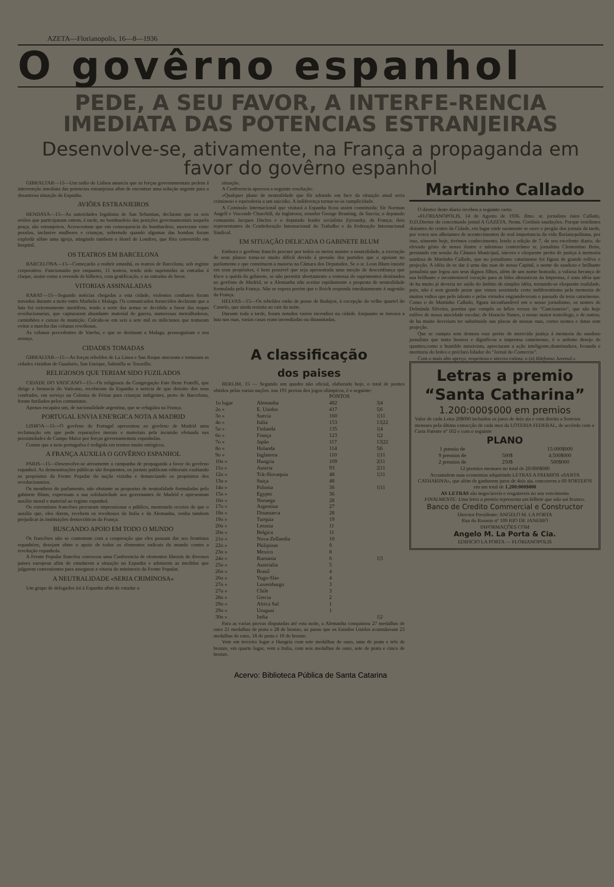AZETA—Florianopolis, 16—8—1936
O govêrno espanhol
PEDE, A SEU FAVOR, A INTERFE-RENCIA IMEDIATA DAS POTENCIAS ESTRANJEIRAS
Desenvolve-se, ativamente, na França a propaganda em favor do govêrno espanhol
GIBRALTAR—15—Um radio de Lisboa anuncia que as forças governamentais pedem á intervenção imediata das potencias estranjeiras afim de encontrar uma solução urgente para a desastrosa situação da Espanha.
AVIÕES ESTRANJEIROS
HENDAYA—15—As autoridades legalistas de San Sebastian, declaram que os seis aviões que participaram ontem, á tarde, no bombardeio das posições governamentais naquela praça, são estranjeiros. Acrescentam que em consequencia do bombardeio, morreram vinte pessôas, inclusive mulheres e crianças, sobretudo quando algumas das bombas foram explodir sôbre uma igreja, atingindo tambem o Hotel de Londres, que fôra convertido em hospital.
OS TEATROS EM BARCELONA
BARCELONA—15—Começarão a reabrir amanhã, os teatros de Barcelona, sob regime corporativo. Funcionarão por enquanto, 11 teatros, tendo sido suprimidas as entradas á claque, assim como a revenda de bilhetes, com gratificação, e as entradas de favor.
VITORIAS ASSINALADAS
RABAT—15—Segundo noticias chegadas a esta cidade, violentos combates foram travados durante a noite entre Marbela e Malaga. Os comunicados fornecidos declaram que a luta foi extremamente mortifera, tendo a sorte das armas se decidido a favor das tropas revolucionarias, que capturaram abundante material de guerra, numerosas metralhadoras, caminhões e caixas de munição. Calcula-se em seis a sete mil os milicianos que tentaram evitar a marcha das colunas revoltosas.
As colunas procedentes de Vareba, e que se destinam a Malaga, prosseguiram o seu avanço.
CIDADES TOMADAS
GIBRALTAR—15—As forças rebeldes de La Linea e San Roque atacaram e tomaram as cidades vizinhas de Guadario, San Enrique, Sabinilla se Tosorillo.
RELIGIOSOS QUE TERIAM SIDO FUZILADOS
CIDADE DO VATICANO—15—Os religiosos da Congregação Fate Bene Fratelli, que dirige a farmacia do Vaticano, receberam da Espanha a noticia de que dezoito dos seus confrades, em serviço na Colonia de Férias para crianças indigentes, perto de Barcelona, foram fuzilados pelos comunistas.
Apenas escapára um, de nacionalidade argentina, que se refugiára na França.
PORTUGAL ENVIA ENE'RGICA NOTA A MADRID
LISBOA—15—O govêrno de Portugal apresentou ao govêrno de Madrid uma reclamação em que pede reparações morais e materiais pela incursão efetuada nas proximidades de Campo Maior por forças governamentais espanholas.
Consta que a nota portuguêsa é redigida em termos muito enérgicos.
A FRANÇA AUXILIA O GOVÊRNO ESPANHOL
PARIS—15—Desenvolve-se ativamente a campanha de propaganda a favor do govêrno espanhol. As demonstrações públicas são frequentes, os jornais publicam editoriais exaltando os propósitos da Frente Popular da nação vizinha e denunciando os propósitos dos revolucionarios.
Os membros do parlamento, não obstante as propostas de neutralidade formuladas pelo gabinete Blum, expressam a sua solidariedade aos governantes de Madrid e apresentam auxilio moral e material ao regime espanhol.
Os extremistas francêses procuram impressionar o público, mostrando receios de que o auxilio que, eles dizem, recebem os revoltosos da Italia e da Alemanha, venha tambem prejudicar ás instituições democráticas da França.
BUSCANDO APOIO EM TODO O MUNDO
Os francêses não se contentam com a cooperação que eles possam dar aos frentistas espanhóes; desejam obter o apoio de todos os elementos radicais do mundo contra a revolução espanhola.
A Frente Popular francêsa convocou uma Conferencia de elementos liberais de diversos paises europeus afim de estudarem a situação na Espanha e adotarem as medidas que julgarem convenientes para assegurar a vitoria do ministerio da Frente Popular.
A NEUTRALIDADE «SERIA CRIMINOSA»
Um grupo de delegados irá á Espanha afim de estudar a
situação.
A Conferencia aprovou a seguinte resolução:
«Qualquer plano de neutralidade que fôr adotado em face da situação atual seria criminoso e equivaleria a um suicidio. A indiferença tornar-se-ia cumplicidade.
A Comissão Internacional que visitará a Espanha ficou assim constituida: Sir Norman Angell e Visconde Churchill, da Inglaterra; senador George Branting, da Suecia; o deputado comunista Jacques Duclos e o deputado leader socialista Zyrousky, da França; dois representantes da Confederação Internacional do Trabalho e da Federação Internacional Sindical.
EM SITUAÇÃO DELICADA O GABINETE BLUM
Embora o govêrno francês procure por todos os meios manter a neutralidade, a execução de seus planos torna-se muito dificil devido á pressão dos partidos que o apoiam no parlamento e que constituem a maioria na Câmara dos Deputados. Se o sr. Leon Blum insistir em seus propósitos, é bem possivel que seja apresentada uma moção de desconfiança que fórce a quéda do gabinete, se não permitir abertamente a remessa de suprimentos destinados ao govêrno de Madrid, se a Alemanha não aceitar rapidamente a proposta de neutralidade formulada pela França. Não se espera porém que o Reich responda imediatamente á sugestão da França.
HELVAS—15—Os rebeldes estão de posse de Badajoz, á excepção do velho quartel do Castelo, que ainda resistia ao cair da noite.
Durante toda a tarde, foram notados varios incendios na cidade. Enquanto se travava a luta nas ruas, varias casas eram incendiadas ou dinamitadas.
A classificação
dos paises
BERLIM, 15 — Segundo um quadro não oficial, elaborado hoje, o total de pontos obtidos pelas varias nações. nas 191 provas dos jogos olimpicos, é o seguinte:
| | | PONTOS | |
| --- | --- | --- | --- |
| 1o lugar | Alemanha | 482 | 3/4 |
| 2o » | E. Unidos | 417 | 5/6 |
| 3o » | Suecia | 160 | 1/11 |
| 4o » | Italia | 153 | 13/22 |
| 5o » | Finlanda | 135 | 1/4 |
| 6o » | França | 123 | 1/2 |
| 7o » | Japão | 117 | 13/22 |
| 8o » | Holanda | 114 | 5/6 |
| 9o » | Inglaterra | 110 | 1/11 |
| 10o » | Hungria | 109 | 2/11 |
| 11o » | Austria | 93 | 2/11 |
| 12o » | Tck-Slovaquia | 48 | 1/11 |
| 13o » | Suiça | 48 | |
| 14o » | Polonia | 36 | 1/11 |
| 15o » | Egypto | 36 | |
| 16o » | Noruega | 28 | |
| 17o » | Argentina | 27 | |
| 18o » | Dinamarca | 28 | |
| 19o » | Turquia | 19 | |
| 20o » | Letonia | 11 | |
| 20o » | Belgica | 11 | |
| 21o » | Nova-Zellandia | 10 | |
| 22o » | Philipinas | 9 | |
| 23o » | Mexico | 8 | |
| 24o » | Rumania | 6 | 1/3 |
| 25o » | Austrialia | 5 | |
| 26o » | Brasil | 4 | |
| 26o » | Yugo-Slav | 4 | |
| 27o » | Luxemburgo | 3 | |
| 27o » | Chile | 3 | |
| 28o » | Grecia | 2 | |
| 29o » | Africa Sul | 1 | |
| 29o » | Uruguai | 1 | |
| 30o » | India | | 1/2 |
Para as varias provas disputadas até esta noite, a Alemanha conquistou 27 medalhas de ouro 21 medalhas de prata e 28 de bronze, ao passo que os Estados Unidos acumulavam 23 medalhas de ouro, 18 de prata e 10 de bronze.
Vem em terceiro logar a Hungria com sete medalhas de ouro, uma de prata e três de bronze, em quarto logar, vem a Italia, com seis medalhas de ouro, sete de prata e cinco de bronze.
Martinho Callado
O diretor deste diario recebeu a seguinte carta:
«FLORIANOPOLIS, 14 de Agosto de 1936. Ilmo. sr. jornalista Jairo Callado, D.D.Diretor do conceituado jornal A GAZETA. Nesta. Cordiais saudações. Porque residimos distantes do centro da Cidade, em lugar onde raramente se ouve o pregão dos jornais da tarde, por vezes nos alheiamos de acontecimentos de real importancia da vida florianopolitana, por isso, sómente hoje, tivémos conhecimento, lendo a edição de 7, do seu excelente diario, do elevado gésto de nosso ilustre e talentoso conterrâneo sr. jornalista Clementino Brito, prestando em sessão da Câmara Municipal, sincero e eloquente preito de justiça á memoria saudosa de Martinho Callado, que no jornalismo catarinense foi figura de grande relêvo e projeção. A idéia de se dar á uma das ruas de nossa Capital, o nome do saudoso e brilhante jornalista que legou aos seus dignos filhos, além de um nome honrado, a valiosa herança de sua brilhante e incontestavel vocação para as lides altruisticas da Imprensa, é uma idéia que de ha muito já deveria ter saido do âmbito de simples idéia, tornando-se eloquente realidade, pois, não é sem grande pezar que vimos assistindo certo indiferentismo pela memoria de muitos vultos que pelo talento e pelas virtudes engrandeceram o passado da terra catarinense. Como o de Martinho Callado, figura inconfundivel em o nosso jornalismo, os nomes de Delminda Silveira, poetiza que compôs os bélos versos do "Cancioneiro", que são hoje enlêvo de nossa mocidade escolar; de Horacio Nunes, o nosso maior teatrólogo, e de outros, de ha muito deveriam ter substituido nas placas de nossas ruas, certos nomes e datas sem projeção.
Que se cumpra sem demora esse preito de merecida justiça á memoria do saudoso jornalista que tanto honrou e dignificou a imprensa catarinense, é o ardente desejo de quantos,como o humilde missivista, apreciaram a ação inteligente,doutrinadora, fecunda e meritoria do brávo e préclaro lidador do "Jornal do Comercio".
Com o mais alto apreço, respeitosa e sincera estima, o (a) Ildefonso Juvenal.»
Letras a premio
“Santa Catharina”
1.200:000$000 em premios
Valor de cada Letra 20$000 incluidos os juros de 4o|o a|a e com direito a Sorteios mensaes pela última extracção de cada mez da LOTERIA FEDERAL, de accôrdo com a Carta Patente nº 102 e com o seguinte
PLANO
| 1 premio de | | 15:000$000 |
| 9 premios de | 500$ | 4:500$000 |
| 2 premios de | 250$ | 500$000 |
12 premios mensaes no total de 20:000$000
Accumulem suas economias adquirindo LETRAS A PREMIOS «SANTA CATHARINA», que além de ganharem juros de 4o|o a|a, concorrem a 60 SORTEIOS em um total de 1.200:000$000
AS LETRAS são negociaveis e resgataveis no seu vencimento
FINALMENTE: Uma letra a premio representa um bilhete que não sai branco.
Banco de Credito Commercial e Constructor
Director Presidente: ANGELO M. LA PORTA
Rua do Rosario nº 109 RIO DE JANEIRO
INFORMAÇÕES COM
Angelo M. La Porta & Cia.
EDIFICIO LA PORTA — FLORIANOPOLIS
Acervo: Biblioteca Pública de Santa Catarina